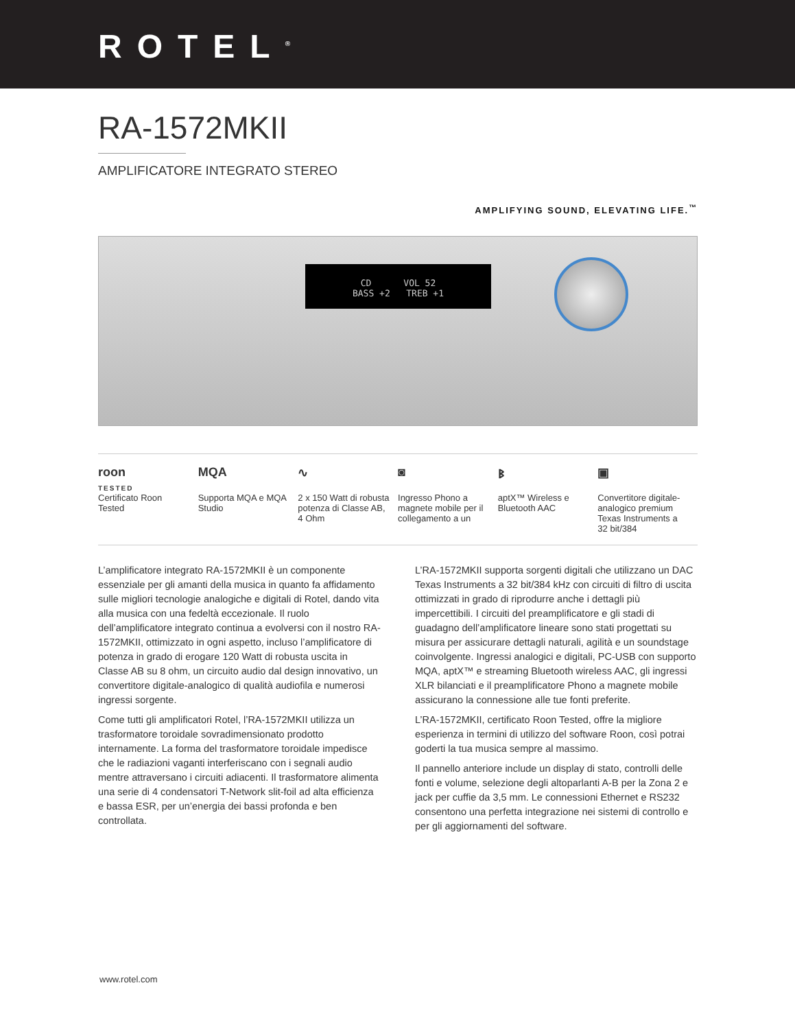ROTEL<sup>®</sup>
RA-1572MKII
AMPLIFICATORE INTEGRATO STEREO
AMPLIFYING SOUND, ELEVATING LIFE.<sup>™</sup>
CD VOL 52
BASS +2 TREB +1
roon
TESTED
Certificato Roon Tested
MQA
Supporta MQA e MQA Studio
∿
2 x 150 Watt di robusta potenza di Classe AB, 4 Ohm
◙
Ingresso Phono a magnete mobile per il collegamento a un
ᛒ
aptX™ Wireless e Bluetooth AAC
▣
Convertitore digitale-analogico premium Texas Instruments a 32 bit/384
L’amplificatore integrato RA-1572MKII è un componente essenziale per gli amanti della musica in quanto fa affidamento sulle migliori tecnologie analogiche e digitali di Rotel, dando vita alla musica con una fedeltà eccezionale. Il ruolo dell’amplificatore integrato continua a evolversi con il nostro RA-1572MKII, ottimizzato in ogni aspetto, incluso l’amplificatore di potenza in grado di erogare 120 Watt di robusta uscita in Classe AB su 8 ohm, un circuito audio dal design innovativo, un convertitore digitale-analogico di qualità audiofila e numerosi ingressi sorgente.
Come tutti gli amplificatori Rotel, l’RA-1572MKII utilizza un trasformatore toroidale sovradimensionato prodotto internamente. La forma del trasformatore toroidale impedisce che le radiazioni vaganti interferiscano con i segnali audio mentre attraversano i circuiti adiacenti. Il trasformatore alimenta una serie di 4 condensatori T-Network slit-foil ad alta efficienza e bassa ESR, per un’energia dei bassi profonda e ben controllata.
L’RA-1572MKII supporta sorgenti digitali che utilizzano un DAC Texas Instruments a 32 bit/384 kHz con circuiti di filtro di uscita ottimizzati in grado di riprodurre anche i dettagli più impercettibili. I circuiti del preamplificatore e gli stadi di guadagno dell’amplificatore lineare sono stati progettati su misura per assicurare dettagli naturali, agilità e un soundstage coinvolgente. Ingressi analogici e digitali, PC-USB con supporto MQA, aptX™ e streaming Bluetooth wireless AAC, gli ingressi XLR bilanciati e il preamplificatore Phono a magnete mobile assicurano la connessione alle tue fonti preferite.
L’RA-1572MKII, certificato Roon Tested, offre la migliore esperienza in termini di utilizzo del software Roon, così potrai goderti la tua musica sempre al massimo.
Il pannello anteriore include un display di stato, controlli delle fonti e volume, selezione degli altoparlanti A-B per la Zona 2 e jack per cuffie da 3,5 mm. Le connessioni Ethernet e RS232 consentono una perfetta integrazione nei sistemi di controllo e per gli aggiornamenti del software.
www.rotel.com